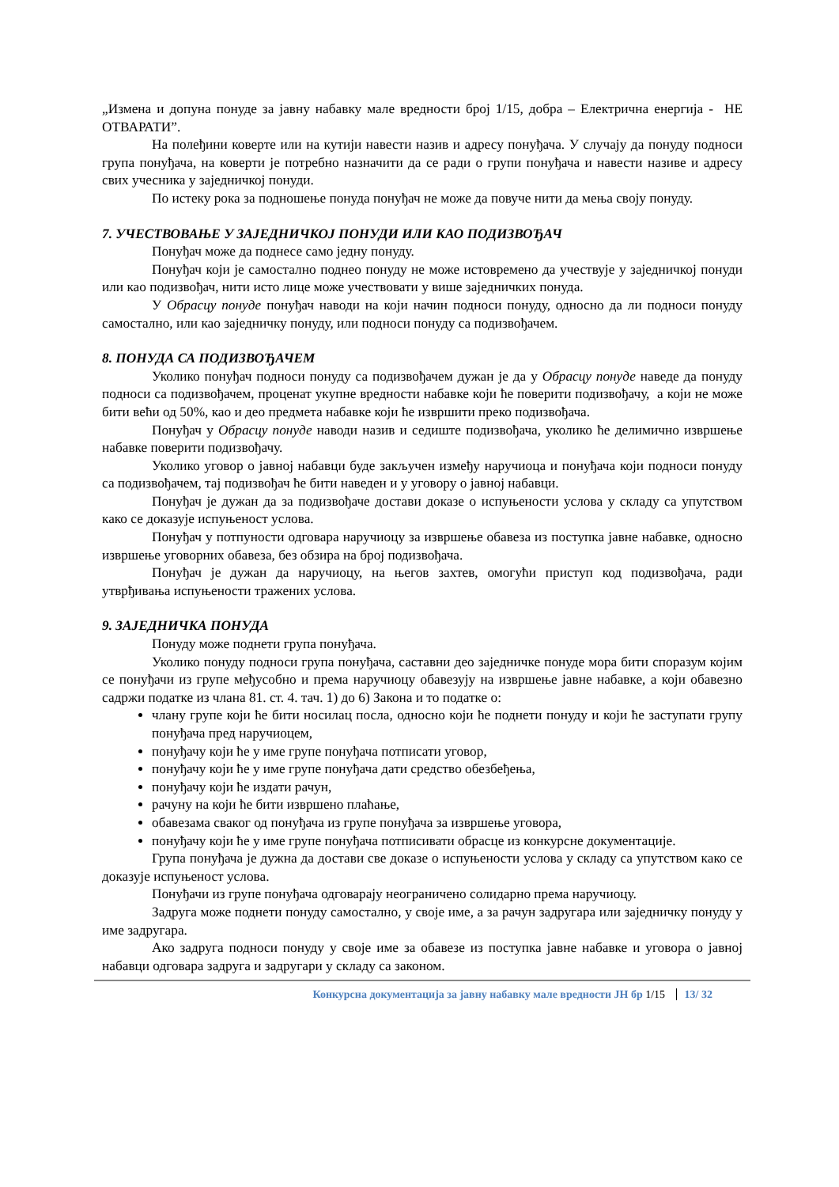„Измена и допуна понуде за јавну набавку мале вредности број 1/15, добра – Електрична енергија - НЕ ОТВАРАТИ”.
На полеђини коверте или на кутији навести назив и адресу понуђача. У случају да понуду подноси група понуђача, на коверти је потребно назначити да се ради о групи понуђача и навести називе и адресу свих учесника у заједничкој понуди.
По истеку рока за подношење понуда понуђач не може да повуче нити да мења своју понуду.
7. УЧЕСТВОВАЊЕ У ЗАЈЕДНИЧКОЈ ПОНУДИ ИЛИ КАО ПОДИЗВОЂАЧ
Понуђач може да поднесе само једну понуду.
Понуђач који је самостално поднео понуду не може истовремено да учествује у заједничкој понуди или као подизвођач, нити исто лице може учествовати у више заједничких понуда.
У Обрасцу понуде понуђач наводи на који начин подноси понуду, односно да ли подноси понуду самостално, или као заједничку понуду, или подноси понуду са подизвођачем.
8. ПОНУДА СА ПОДИЗВОЂАЧЕМ
Уколико понуђач подноси понуду са подизвођачем дужан је да у Обрасцу понуде наведе да понуду подноси са подизвођачем, проценат укупне вредности набавке који ће поверити подизвођачу, а који не може бити већи од 50%, као и део предмета набавке који ће извршити преко подизвођача.
Понуђач у Обрасцу понуде наводи назив и седиште подизвођача, уколико ће делимично извршење набавке поверити подизвођачу.
Уколико уговор о јавној набавци буде закључен између наручиоца и понуђача који подноси понуду са подизвођачем, тај подизвођач ће бити наведен и у уговору о јавној набавци.
Понуђач је дужан да за подизвођаче достави доказе о испуњености услова у складу са упутством како се доказује испуњеност услова.
Понуђач у потпуности одговара наручиоцу за извршење обавеза из поступка јавне набавке, односно извршење уговорних обавеза, без обзира на број подизвођача.
Понуђач је дужан да наручиоцу, на његов захтев, омогући приступ код подизвођача, ради утврђивања испуњености тражених услова.
9. ЗАЈЕДНИЧКА ПОНУДА
Понуду може поднети група понуђача.
Уколико понуду подноси група понуђача, саставни део заједничке понуде мора бити споразум којим се понуђачи из групе међусобно и према наручиоцу обавезују на извршење јавне набавке, а који обавезно садржи податке из члана 81. ст. 4. тач. 1) до 6) Закона и то податке о:
члану групе који ће бити носилац посла, односно који ће поднети понуду и који ће заступати групу понуђача пред наручиоцем,
понуђачу који ће у име групе понуђача потписати уговор,
понуђачу који ће у име групе понуђача дати средство обезбеђења,
понуђачу који ће издати рачун,
рачуну на који ће бити извршено плаћање,
обавезама сваког од понуђача из групе понуђача за извршење уговора,
понуђачу који ће у име групе понуђача потписивати обрасце из конкурсне документације.
Група понуђача је дужна да достави све доказе о испуњености услова у складу са упутством како се доказује испуњеност услова.
Понуђачи из групе понуђача одговарају неограничено солидарно према наручиоцу.
Задруга може поднети понуду самостално, у своје име, а за рачун задругара или заједничку понуду у име задругара.
Ако задруга подноси понуду у своје име за обавезе из поступка јавне набавке и уговора о јавној набавци одговара задруга и задругари у складу са законом.
Конкурсна документација за јавну набавку мале вредности ЈН бр 1/15 13/ 32